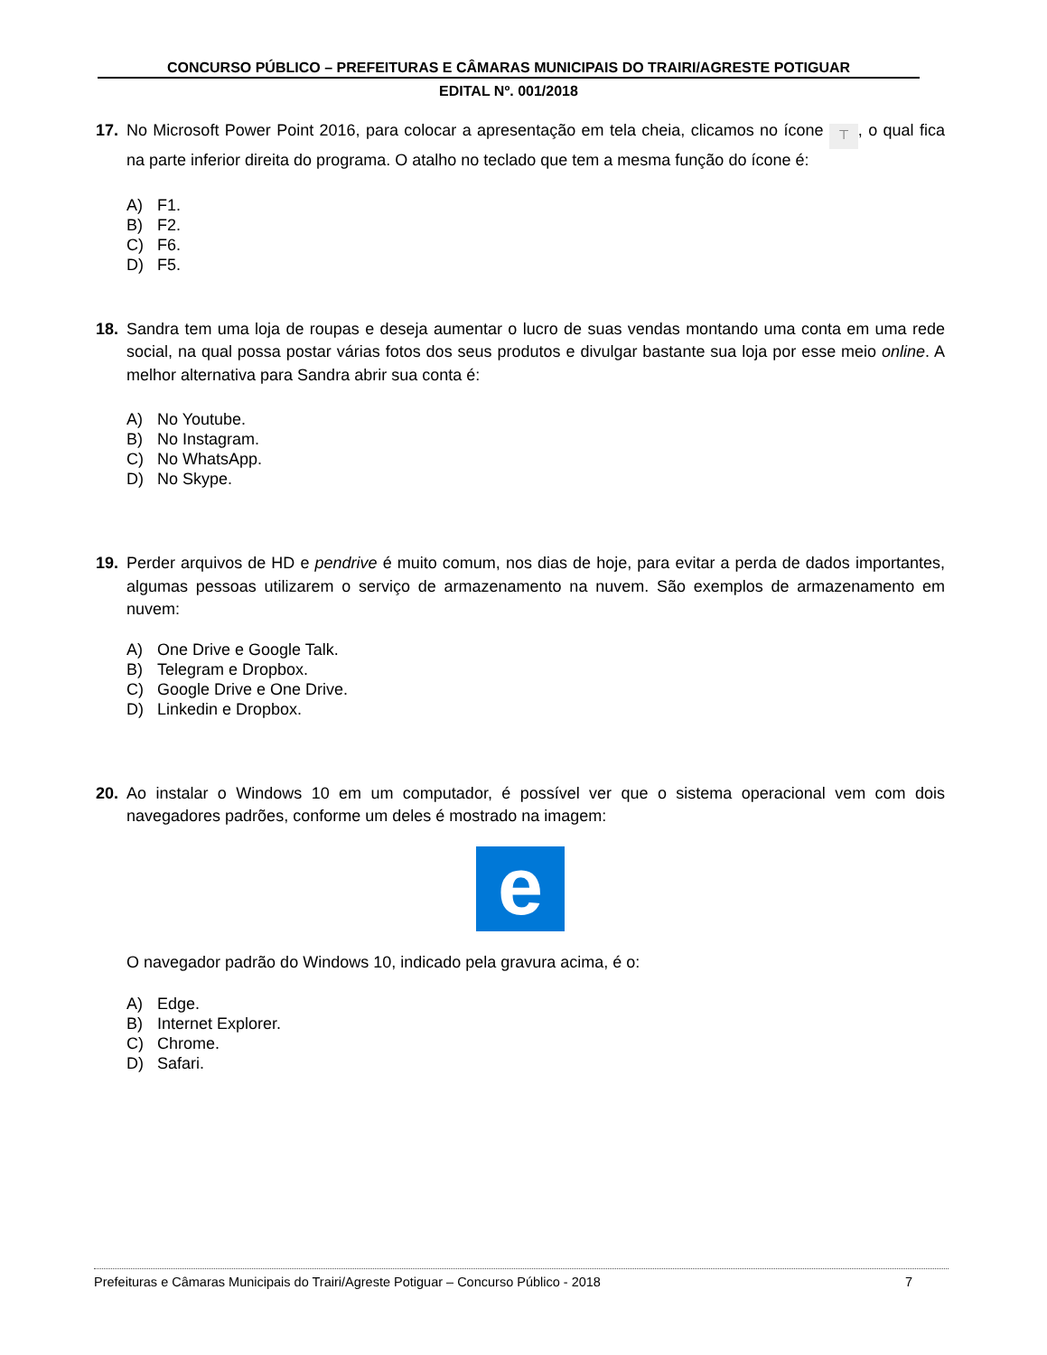CONCURSO PÚBLICO – PREFEITURAS E CÂMARAS MUNICIPAIS DO TRAIRI/AGRESTE POTIGUAR
EDITAL Nº. 001/2018
17. No Microsoft Power Point 2016, para colocar a apresentação em tela cheia, clicamos no ícone ⊤, o qual fica na parte inferior direita do programa. O atalho no teclado que tem a mesma função do ícone é:
A) F1.
B) F2.
C) F6.
D) F5.
18. Sandra tem uma loja de roupas e deseja aumentar o lucro de suas vendas montando uma conta em uma rede social, na qual possa postar várias fotos dos seus produtos e divulgar bastante sua loja por esse meio online. A melhor alternativa para Sandra abrir sua conta é:
A) No Youtube.
B) No Instagram.
C) No WhatsApp.
D) No Skype.
19. Perder arquivos de HD e pendrive é muito comum, nos dias de hoje, para evitar a perda de dados importantes, algumas pessoas utilizarem o serviço de armazenamento na nuvem. São exemplos de armazenamento em nuvem:
A) One Drive e Google Talk.
B) Telegram e Dropbox.
C) Google Drive e One Drive.
D) Linkedin e Dropbox.
20. Ao instalar o Windows 10 em um computador, é possível ver que o sistema operacional vem com dois navegadores padrões, conforme um deles é mostrado na imagem:
e
O navegador padrão do Windows 10, indicado pela gravura acima, é o:
A) Edge.
B) Internet Explorer.
C) Chrome.
D) Safari.
Prefeituras e Câmaras Municipais do Trairi/Agreste Potiguar – Concurso Público - 2018 7